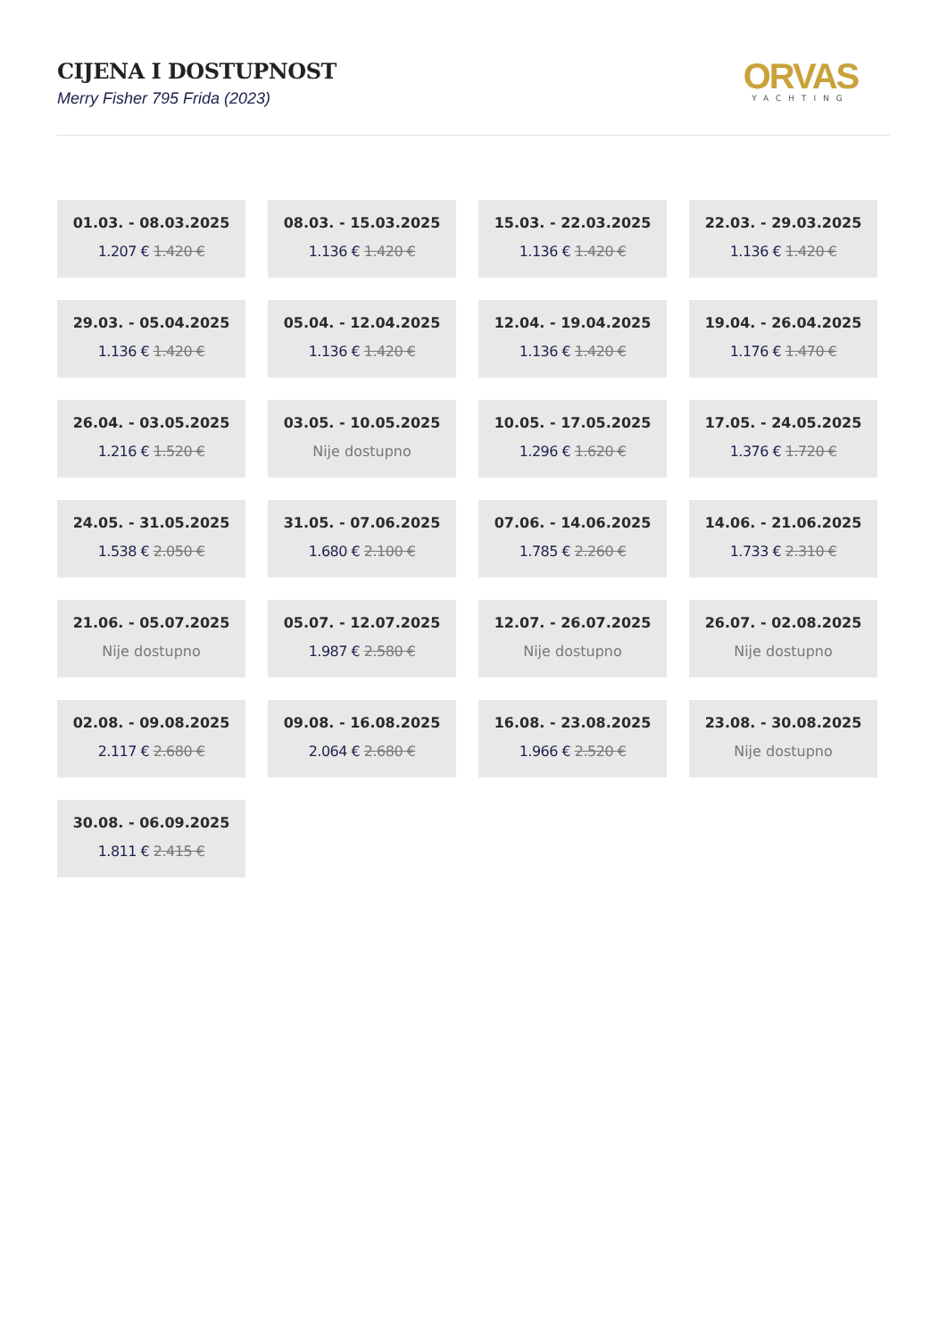CIJENA I DOSTUPNOST
Merry Fisher 795 Frida (2023)
ORVAS
YACHTING
01.03. - 08.03.2025
1.207 € 1.420 €
08.03. - 15.03.2025
1.136 € 1.420 €
15.03. - 22.03.2025
1.136 € 1.420 €
22.03. - 29.03.2025
1.136 € 1.420 €
29.03. - 05.04.2025
1.136 € 1.420 €
05.04. - 12.04.2025
1.136 € 1.420 €
12.04. - 19.04.2025
1.136 € 1.420 €
19.04. - 26.04.2025
1.176 € 1.470 €
26.04. - 03.05.2025
1.216 € 1.520 €
03.05. - 10.05.2025
Nije dostupno
10.05. - 17.05.2025
1.296 € 1.620 €
17.05. - 24.05.2025
1.376 € 1.720 €
24.05. - 31.05.2025
1.538 € 2.050 €
31.05. - 07.06.2025
1.680 € 2.100 €
07.06. - 14.06.2025
1.785 € 2.260 €
14.06. - 21.06.2025
1.733 € 2.310 €
21.06. - 05.07.2025
Nije dostupno
05.07. - 12.07.2025
1.987 € 2.580 €
12.07. - 26.07.2025
Nije dostupno
26.07. - 02.08.2025
Nije dostupno
02.08. - 09.08.2025
2.117 € 2.680 €
09.08. - 16.08.2025
2.064 € 2.680 €
16.08. - 23.08.2025
1.966 € 2.520 €
23.08. - 30.08.2025
Nije dostupno
30.08. - 06.09.2025
1.811 € 2.415 €